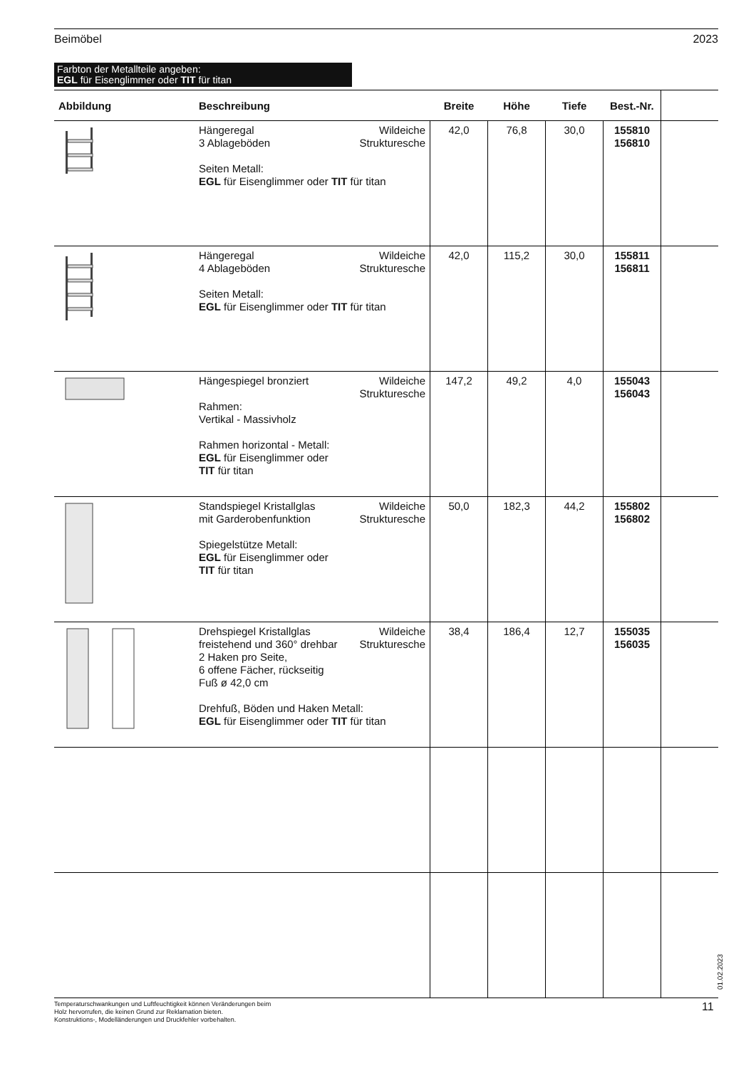Beimöbel 2023
Farbton der Metallteile angeben:
EGL für Eisenglimmer oder TIT für titan
| Abbildung | Beschreibung | Breite | Höhe | Tiefe | Best.-Nr. | |
| --- | --- | --- | --- | --- | --- | --- |
| | Hängeregal 3 Ablageböden Wildeiche Strukturesche Seiten Metall: EGL für Eisenglimmer oder TIT für titan | 42,0 | 76,8 | 30,0 | 155810 156810 | |
| | Hängeregal 4 Ablageböden Wildeiche Strukturesche Seiten Metall: EGL für Eisenglimmer oder TIT für titan | 42,0 | 115,2 | 30,0 | 155811 156811 | |
| | Hängespiegel bronziert Wildeiche Strukturesche Rahmen: Vertikal - Massivholz Rahmen horizontal - Metall: EGL für Eisenglimmer oder TIT für titan | 147,2 | 49,2 | 4,0 | 155043 156043 | |
| | Standspiegel Kristallglas mit Garderobenfunktion Wildeiche Strukturesche Spiegelstütze Metall: EGL für Eisenglimmer oder TIT für titan | 50,0 | 182,3 | 44,2 | 155802 156802 | |
| | Drehspiegel Kristallglas freistehend und 360° drehbar Wildeiche Strukturesche 2 Haken pro Seite, 6 offene Fächer, rückseitig Fuß ø 42,0 cm Drehfuß, Böden und Haken Metall: EGL für Eisenglimmer oder TIT für titan | 38,4 | 186,4 | 12,7 | 155035 156035 | |
Temperaturschwankungen und Luftfeuchtigkeit können Veränderungen beim
Holz hervorrufen, die keinen Grund zur Reklamation bieten.
Konstruktions-, Modelländerungen und Druckfehler vorbehalten.
01.02.2023
11